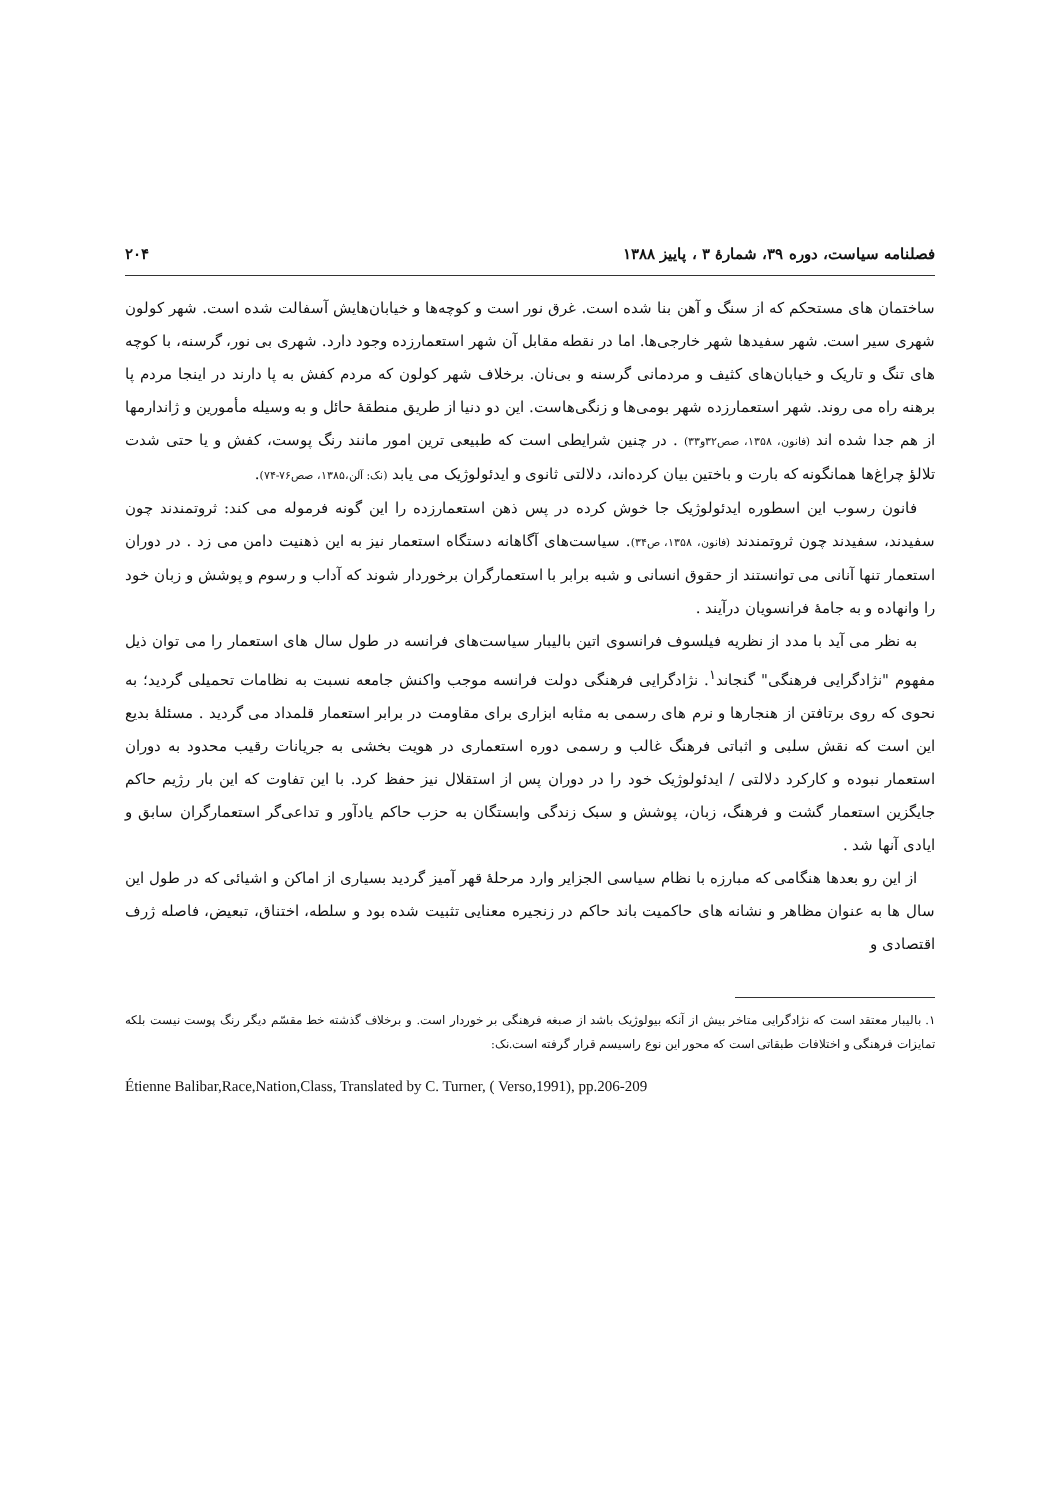فصلنامه سیاست، دوره ۳۹، شمارهٔ ۳ ، پاییز ۱۳۸۸ ۲۰۴
ساختمان های مستحکم که از سنگ و آهن بنا شده است. غرق نور است و کوچه‌ها و خیابان‌هایش آسفالت شده است. شهر کولون شهری سیر است. شهر سفیدها شهر خارجی‌ها. اما در نقطه مقابل آن شهر استعمارزده وجود دارد. شهری بی نور، گرسنه، با کوچه های تنگ و تاریک و خیابان‌های کثیف و مردمانی گرسنه و بی‌نان. برخلاف شهر کولون که مردم کفش به پا دارند در اینجا مردم پا برهنه راه می روند. شهر استعمارزده شهر بومی‌ها و زنگی‌هاست. این دو دنیا از طریق منطقهٔ حائل و به وسیله مأمورین و ژاندارمها از هم جدا شده اند (فانون، ۱۳۵۸، صص۳۲و۳۳) . در چنین شرایطی است که طبیعی ترین امور مانند رنگ پوست، کفش و یا حتی شدت تلالؤ چراغ‌ها همانگونه که بارت و باختین بیان کرده‌اند، دلالتی ثانوی و ایدئولوژیک می یابد (نک: آلن،۱۳۸۵، صص۷۶-۷۴).
فانون رسوب این اسطوره ایدئولوژیک جا خوش کرده در پس ذهن استعمارزده را این گونه فرموله می کند: ثروتمندند چون سفیدند، سفیدند چون ثروتمندند (فانون، ۱۳۵۸، ص۳۴). سیاست‌های آگاهانه دستگاه استعمار نیز به این ذهنیت دامن می زد . در دوران استعمار تنها آنانی می توانستند از حقوق انسانی و شبه برابر با استعمارگران برخوردار شوند که آداب و رسوم و پوشش و زبان خود را وانهاده و به جامهٔ فرانسویان درآیند .
به نظر می آید با مدد از نظریه فیلسوف فرانسوی اتین بالیبار سیاست‌های فرانسه در طول سال های استعمار را می توان ذیل مفهوم "نژادگرایی فرهنگی" گنجاند<sup>۱</sup>. نژادگرایی فرهنگی دولت فرانسه موجب واکنش جامعه نسبت به نظامات تحمیلی گردید؛ به نحوی که روی برتافتن از هنجارها و نرم های رسمی به مثابه ابزاری برای مقاومت در برابر استعمار قلمداد می گردید . مسئلهٔ بدیع این است که نقش سلبی و اثباتی فرهنگ غالب و رسمی دوره استعماری در هویت بخشی به جریانات رقیب محدود به دوران استعمار نبوده و کارکرد دلالتی / ایدئولوژیک خود را در دوران پس از استقلال نیز حفظ کرد. با این تفاوت که این بار رژیم حاکم جایگزین استعمار گشت و فرهنگ، زبان، پوشش و سبک زندگی وابستگان به حزب حاکم یادآور و تداعی‌گر استعمارگران سابق و ایادی آنها شد .
از این رو بعدها هنگامی که مبارزه با نظام سیاسی الجزایر وارد مرحلهٔ قهر آمیز گردید بسیاری از اماکن و اشیائی که در طول این سال ها به عنوان مظاهر و نشانه های حاکمیت باند حاکم در زنجیره معنایی تثبیت شده بود و سلطه، اختناق، تبعیض، فاصله ژرف اقتصادی و
۱. بالیبار معتقد است که نژادگرایی متاخر بیش از آنکه بیولوژیک باشد از صبغه فرهنگی بر خوردار است. و برخلاف گذشته خط مقسّم دیگر رنگ پوست نیست بلکه تمایزات فرهنگی و اختلافات طبقاتی است که محور این نوع راسیسم قرار گرفته است.نک:
Étienne Balibar,Race,Nation,Class, Translated by C. Turner, ( Verso,1991), pp.206-209